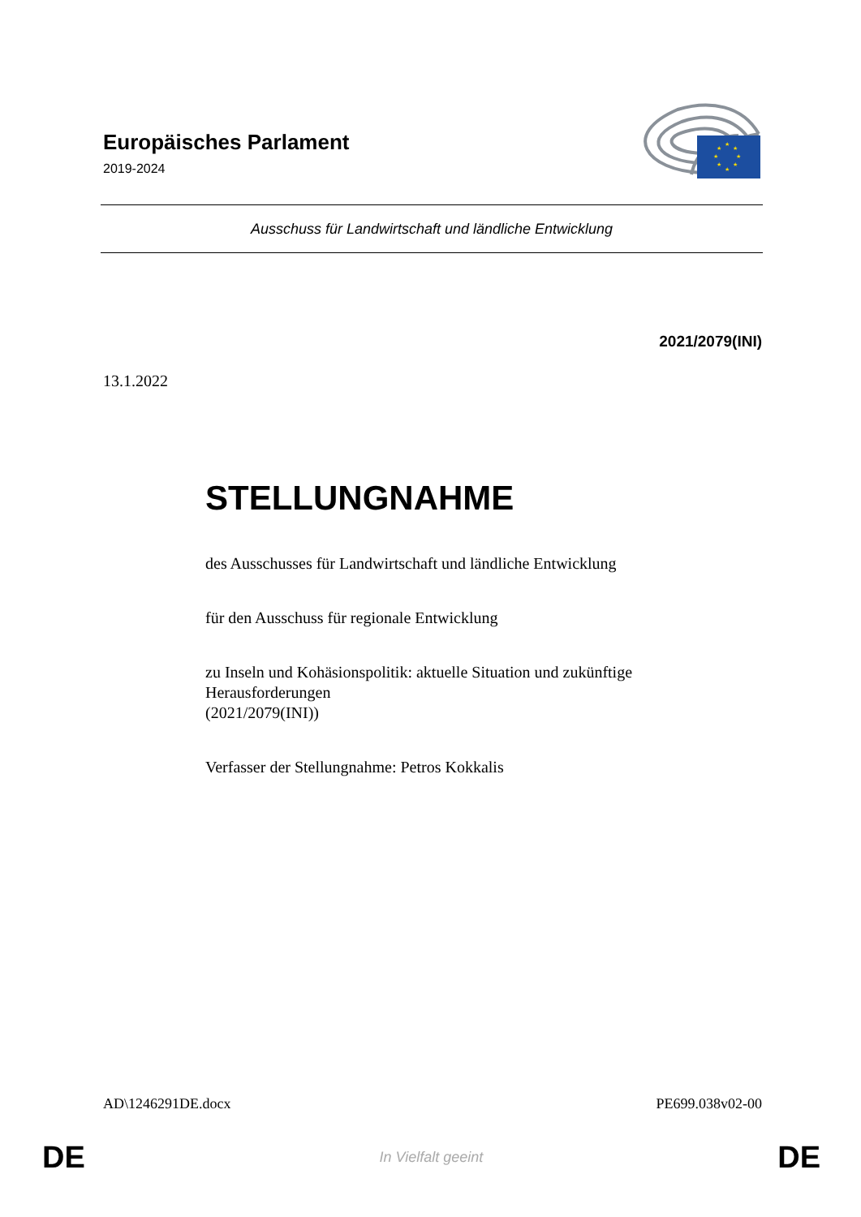Europäisches Parlament
2019-2024
★
★
★
★
★
★
★
★
Ausschuss für Landwirtschaft und ländliche Entwicklung
2021/2079(INI)
13.1.2022
STELLUNGNAHME
des Ausschusses für Landwirtschaft und ländliche Entwicklung
für den Ausschuss für regionale Entwicklung
zu Inseln und Kohäsionspolitik: aktuelle Situation und zukünftige Herausforderungen
(2021/2079(INI))
Verfasser der Stellungnahme: Petros Kokkalis
AD\1246291DE.docx PE699.038v02-00
DE In Vielfalt geeint DE